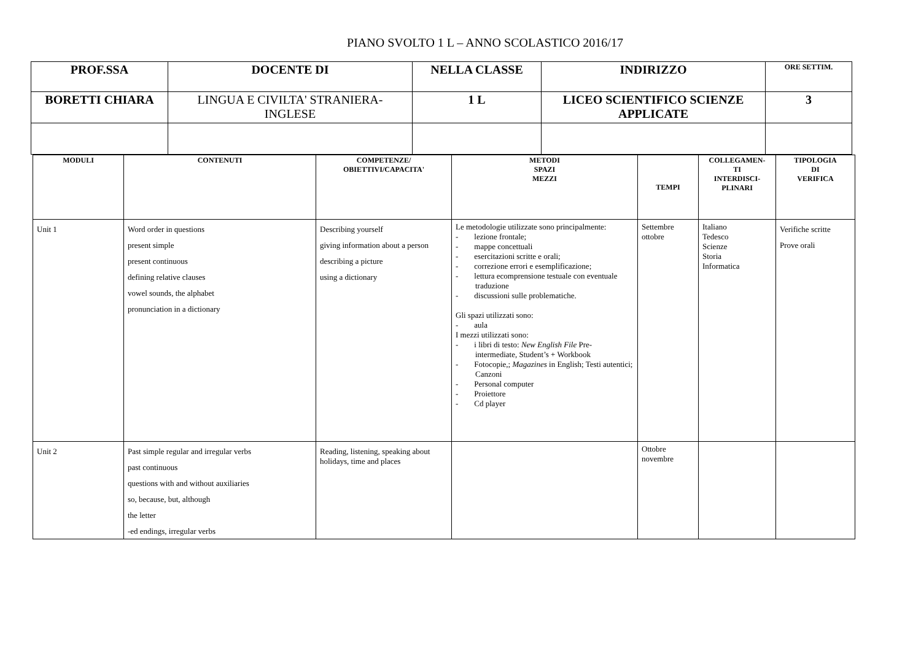PIANO SVOLTO 1 L – ANNO SCOLASTICO 2016/17
| PROF.SSA | DOCENTE DI | NELLA CLASSE | INDIRIZZO | ORE SETTIM. |
| --- | --- | --- | --- | --- |
| BORETTI CHIARA | LINGUA E CIVILTA' STRANIERA- INGLESE | 1 L | LICEO SCIENTIFICO SCIENZE APPLICATE | 3 |
| MODULI | CONTENUTI | COMPETENZE/ OBIETTIVI/CAPACITA' | METODI SPAZI MEZZI | TEMPI | COLLEGAMEN- TI INTERDISCI- PLINARI | TIPOLOGIA DI VERIFICA |
| --- | --- | --- | --- | --- | --- | --- |
| Unit 1 | Word order in questions present simple present continuous defining relative clauses vowel sounds, the alphabet pronunciation in a dictionary | Describing yourself giving information about a person describing a picture using a dictionary | Le metodologie utilizzate sono principalmente: - lezione frontale; - mappe concettuali - esercitazioni scritte e orali; - correzione errori e esemplificazione; - lettura ecomprensione testuale con eventuale traduzione - discussioni sulle problematiche. Gli spazi utilizzati sono: - aula I mezzi utilizzati sono: - i libri di testo: New English File Pre-intermediate, Student’s + Workbook - Fotocopie,; Magazines in English; Testi autentici; Canzoni - Personal computer - Proiettore - Cd player | Settembre ottobre | Italiano Tedesco Scienze Storia Informatica | Verifiche scritte Prove orali |
| Unit 2 | Past simple regular and irregular verbs past continuous questions with and without auxiliaries so, because, but, although the letter -ed endings, irregular verbs | Reading, listening, speaking about holidays, time and places | | Ottobre novembre | | |